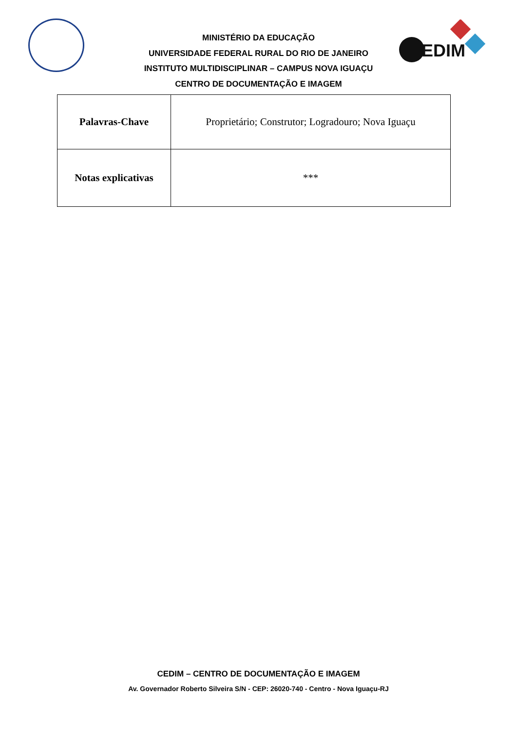EDIM
MINISTÉRIO DA EDUCAÇÃO
UNIVERSIDADE FEDERAL RURAL DO RIO DE JANEIRO
INSTITUTO MULTIDISCIPLINAR – CAMPUS NOVA IGUAÇU
CENTRO DE DOCUMENTAÇÃO E IMAGEM
| Palavras-Chave | Proprietário; Construtor; Logradouro; Nova Iguaçu |
| Notas explicativas | *** |
CEDIM – CENTRO DE DOCUMENTAÇÃO E IMAGEM
Av. Governador Roberto Silveira S/N - CEP: 26020-740 - Centro - Nova Iguaçu-RJ